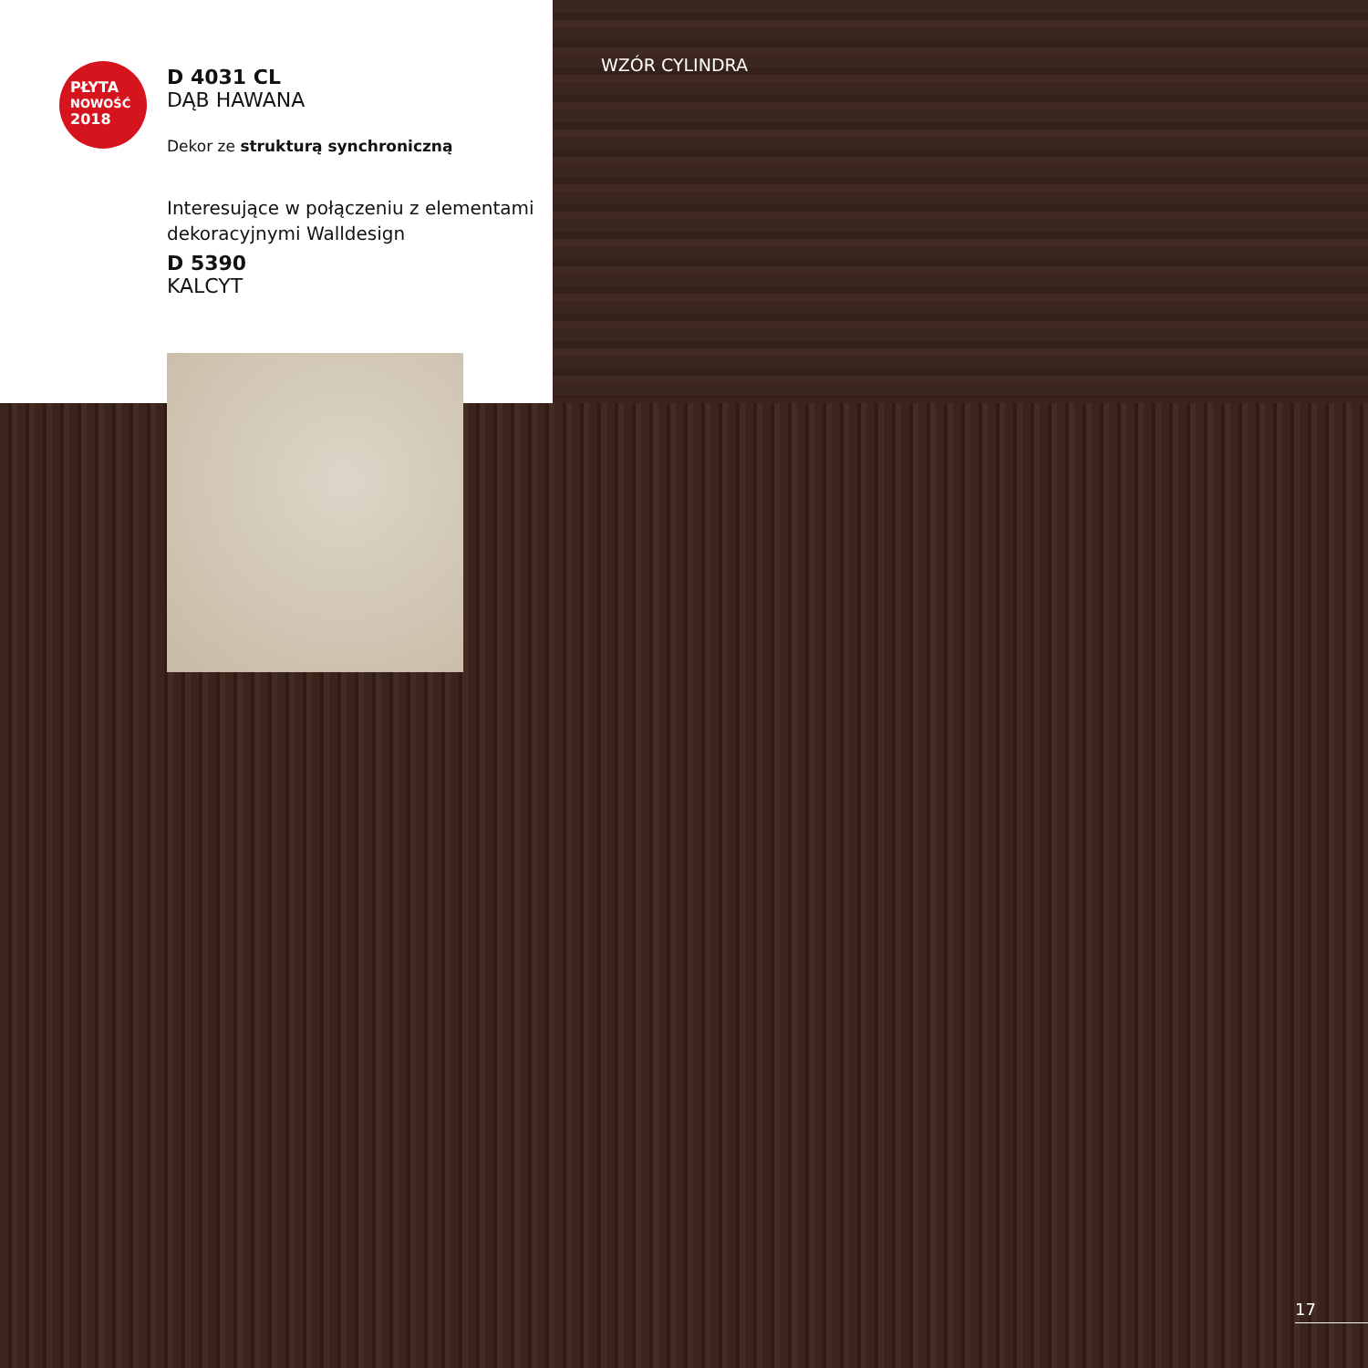PŁYTA
NOWOŚĆ
2018
D 4031 CL
DĄB HAWANA
Dekor ze strukturą synchroniczną
Interesujące w połączeniu z elementami dekoracyjnymi Walldesign
D 5390
KALCYT
WZÓR CYLINDRA
17